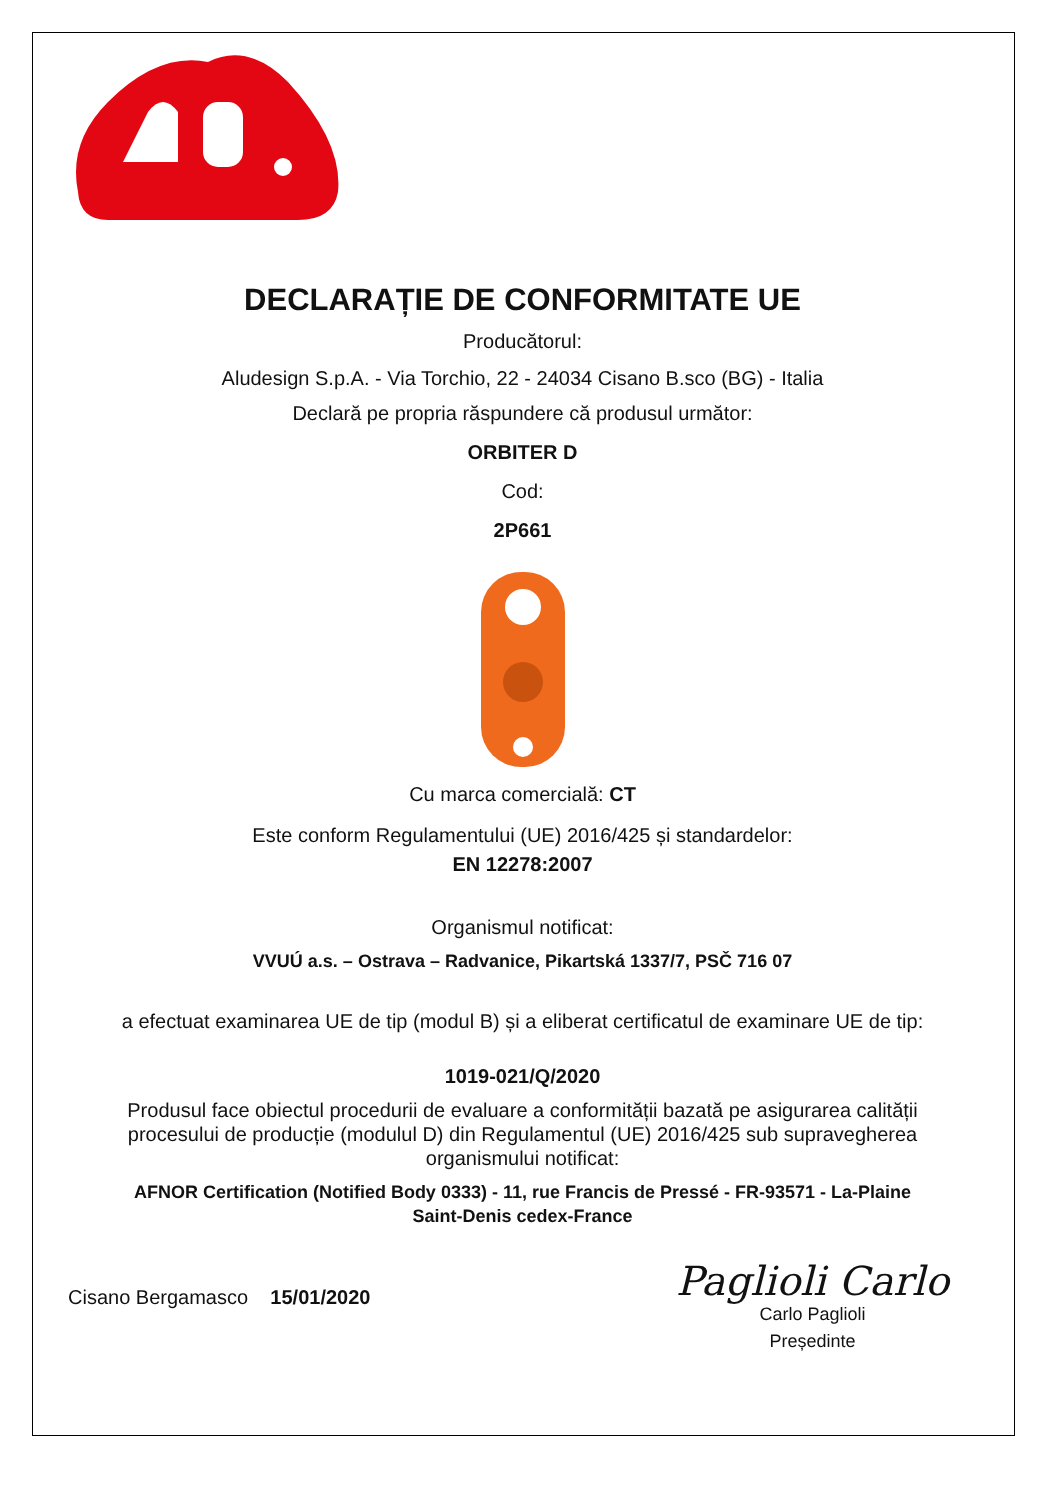DECLARAȚIE DE CONFORMITATE UE
Producătorul:
Aludesign S.p.A. - Via Torchio, 22 - 24034 Cisano B.sco (BG) - Italia
Declară pe propria răspundere că produsul următor:
ORBITER D
Cod:
2P661
Cu marca comercială: CT
Este conform Regulamentului (UE) 2016/425 și standardelor:
EN 12278:2007
Organismul notificat:
VVUÚ a.s. – Ostrava – Radvanice, Pikartská 1337/7, PSČ 716 07
a efectuat examinarea UE de tip (modul B) și a eliberat certificatul de examinare UE de tip:
1019-021/Q/2020
Produsul face obiectul procedurii de evaluare a conformității bazată pe asigurarea calității
procesului de producție (modulul D) din Regulamentul (UE) 2016/425 sub supravegherea
organismului notificat:
AFNOR Certification (Notified Body 0333) - 11, rue Francis de Pressé - FR-93571 - La-Plaine
Saint-Denis cedex-France
Cisano Bergamasco 15/01/2020
Paglioli Carlo
Carlo Paglioli
Președinte